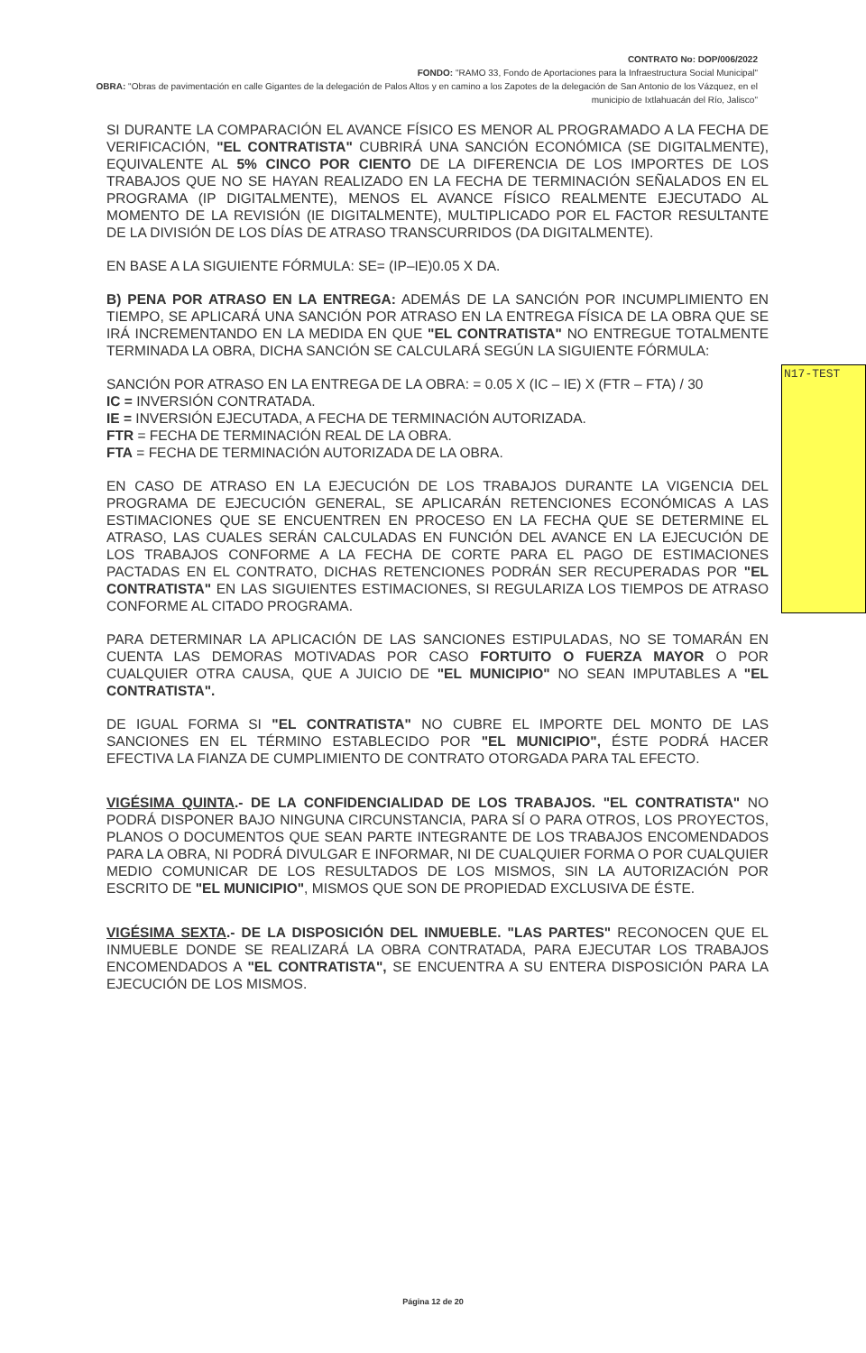CONTRATO No: DOP/006/2022
FONDO: "RAMO 33, Fondo de Aportaciones para la Infraestructura Social Municipal"
OBRA: "Obras de pavimentación en calle Gigantes de la delegación de Palos Altos y en camino a los Zapotes de la delegación de San Antonio de los Vázquez, en el municipio de Ixtlahuacán del Río, Jalisco"
SI DURANTE LA COMPARACIÓN EL AVANCE FÍSICO ES MENOR AL PROGRAMADO A LA FECHA DE VERIFICACIÓN, "EL CONTRATISTA" CUBRIRÁ UNA SANCIÓN ECONÓMICA (SE DIGITALMENTE), EQUIVALENTE AL 5% CINCO POR CIENTO DE LA DIFERENCIA DE LOS IMPORTES DE LOS TRABAJOS QUE NO SE HAYAN REALIZADO EN LA FECHA DE TERMINACIÓN SEÑALADOS EN EL PROGRAMA (IP DIGITALMENTE), MENOS EL AVANCE FÍSICO REALMENTE EJECUTADO AL MOMENTO DE LA REVISIÓN (IE DIGITALMENTE), MULTIPLICADO POR EL FACTOR RESULTANTE DE LA DIVISIÓN DE LOS DÍAS DE ATRASO TRANSCURRIDOS (DA DIGITALMENTE).
EN BASE A LA SIGUIENTE FÓRMULA: SE= (IP–IE)0.05 X DA.
B) PENA POR ATRASO EN LA ENTREGA: ADEMÁS DE LA SANCIÓN POR INCUMPLIMIENTO EN TIEMPO, SE APLICARÁ UNA SANCIÓN POR ATRASO EN LA ENTREGA FÍSICA DE LA OBRA QUE SE IRÁ INCREMENTANDO EN LA MEDIDA EN QUE "EL CONTRATISTA" NO ENTREGUE TOTALMENTE TERMINADA LA OBRA, DICHA SANCIÓN SE CALCULARÁ SEGÚN LA SIGUIENTE FÓRMULA:
SANCIÓN POR ATRASO EN LA ENTREGA DE LA OBRA: = 0.05 X (IC – IE) X (FTR – FTA) / 30
IC = INVERSIÓN CONTRATADA.
IE = INVERSIÓN EJECUTADA, A FECHA DE TERMINACIÓN AUTORIZADA.
FTR = FECHA DE TERMINACIÓN REAL DE LA OBRA.
FTA = FECHA DE TERMINACIÓN AUTORIZADA DE LA OBRA.
EN CASO DE ATRASO EN LA EJECUCIÓN DE LOS TRABAJOS DURANTE LA VIGENCIA DEL PROGRAMA DE EJECUCIÓN GENERAL, SE APLICARÁN RETENCIONES ECONÓMICAS A LAS ESTIMACIONES QUE SE ENCUENTREN EN PROCESO EN LA FECHA QUE SE DETERMINE EL ATRASO, LAS CUALES SERÁN CALCULADAS EN FUNCIÓN DEL AVANCE EN LA EJECUCIÓN DE LOS TRABAJOS CONFORME A LA FECHA DE CORTE PARA EL PAGO DE ESTIMACIONES PACTADAS EN EL CONTRATO, DICHAS RETENCIONES PODRÁN SER RECUPERADAS POR "EL CONTRATISTA" EN LAS SIGUIENTES ESTIMACIONES, SI REGULARIZA LOS TIEMPOS DE ATRASO CONFORME AL CITADO PROGRAMA.
PARA DETERMINAR LA APLICACIÓN DE LAS SANCIONES ESTIPULADAS, NO SE TOMARÁN EN CUENTA LAS DEMORAS MOTIVADAS POR CASO FORTUITO O FUERZA MAYOR O POR CUALQUIER OTRA CAUSA, QUE A JUICIO DE "EL MUNICIPIO" NO SEAN IMPUTABLES A "EL CONTRATISTA".
DE IGUAL FORMA SI "EL CONTRATISTA" NO CUBRE EL IMPORTE DEL MONTO DE LAS SANCIONES EN EL TÉRMINO ESTABLECIDO POR "EL MUNICIPIO", ÉSTE PODRÁ HACER EFECTIVA LA FIANZA DE CUMPLIMIENTO DE CONTRATO OTORGADA PARA TAL EFECTO.
VIGÉSIMA QUINTA.- DE LA CONFIDENCIALIDAD DE LOS TRABAJOS. "EL CONTRATISTA" NO PODRÁ DISPONER BAJO NINGUNA CIRCUNSTANCIA, PARA SÍ O PARA OTROS, LOS PROYECTOS, PLANOS O DOCUMENTOS QUE SEAN PARTE INTEGRANTE DE LOS TRABAJOS ENCOMENDADOS PARA LA OBRA, NI PODRÁ DIVULGAR E INFORMAR, NI DE CUALQUIER FORMA O POR CUALQUIER MEDIO COMUNICAR DE LOS RESULTADOS DE LOS MISMOS, SIN LA AUTORIZACIÓN POR ESCRITO DE "EL MUNICIPIO", MISMOS QUE SON DE PROPIEDAD EXCLUSIVA DE ÉSTE.
VIGÉSIMA SEXTA.- DE LA DISPOSICIÓN DEL INMUEBLE. "LAS PARTES" RECONOCEN QUE EL INMUEBLE DONDE SE REALIZARÁ LA OBRA CONTRATADA, PARA EJECUTAR LOS TRABAJOS ENCOMENDADOS A "EL CONTRATISTA", SE ENCUENTRA A SU ENTERA DISPOSICIÓN PARA LA EJECUCIÓN DE LOS MISMOS.
N17-TEST
Página 12 de 20